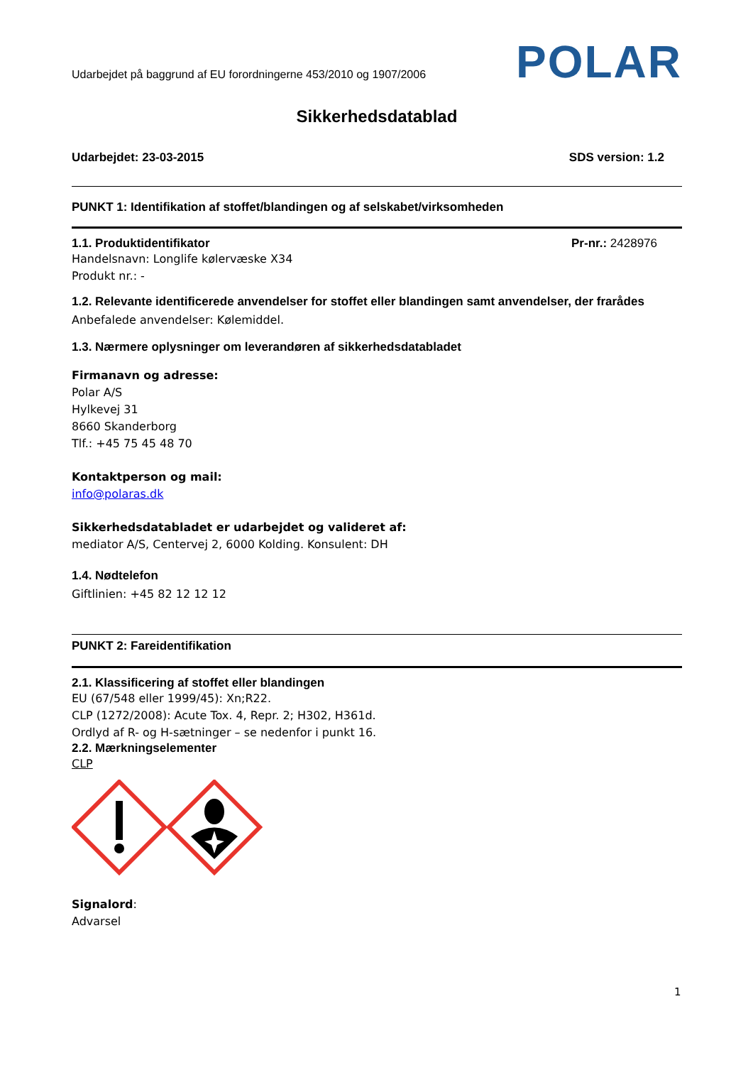Udarbejdet på baggrund af EU forordningerne 453/2010 og 1907/2006
POLAR
Sikkerhedsdatablad
Udarbejdet: 23-03-2015 SDS version: 1.2
PUNKT 1: Identifikation af stoffet/blandingen og af selskabet/virksomheden
1.1. Produktidentifikator Pr-nr.: 2428976
Handelsnavn: Longlife kølervæske X34
Produkt nr.: -
1.2. Relevante identificerede anvendelser for stoffet eller blandingen samt anvendelser, der frarådes
Anbefalede anvendelser: Kølemiddel.
1.3. Nærmere oplysninger om leverandøren af sikkerhedsdatabladet
Firmanavn og adresse:
Polar A/S
Hylkevej 31
8660 Skanderborg
Tlf.: +45 75 45 48 70
Kontaktperson og mail:
info@polaras.dk
Sikkerhedsdatabladet er udarbejdet og valideret af:
mediator A/S, Centervej 2, 6000 Kolding. Konsulent: DH
1.4. Nødtelefon
Giftlinien: +45 82 12 12 12
PUNKT 2: Fareidentifikation
2.1. Klassificering af stoffet eller blandingen
EU (67/548 eller 1999/45): Xn;R22.
CLP (1272/2008): Acute Tox. 4, Repr. 2; H302, H361d.
Ordlyd af R- og H-sætninger – se nedenfor i punkt 16.
2.2. Mærkningselementer
CLP
Signalord:
Advarsel
1